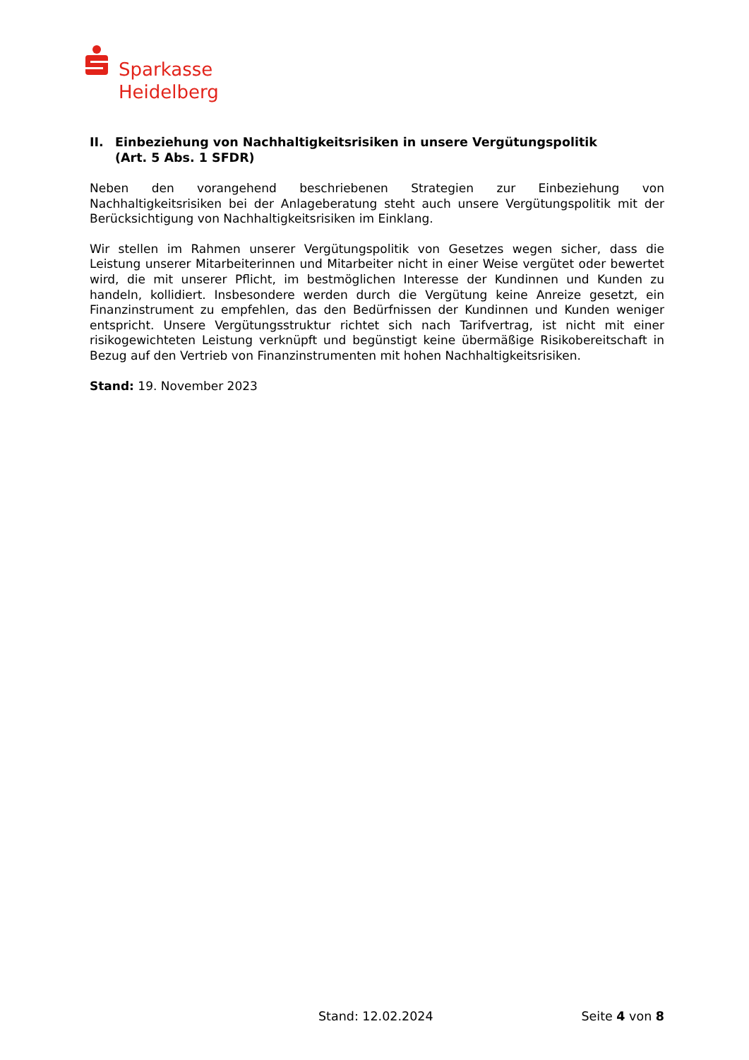Sparkasse
Heidelberg
II. Einbeziehung von Nachhaltigkeitsrisiken in unsere Vergütungspolitik
(Art. 5 Abs. 1 SFDR)
Neben den vorangehend beschriebenen Strategien zur Einbeziehung von Nachhaltigkeitsrisiken bei der Anlageberatung steht auch unsere Vergütungspolitik mit der Berücksichtigung von Nachhaltigkeitsrisiken im Einklang.
Wir stellen im Rahmen unserer Vergütungspolitik von Gesetzes wegen sicher, dass die Leistung unserer Mitarbeiterinnen und Mitarbeiter nicht in einer Weise vergütet oder bewertet wird, die mit unserer Pflicht, im bestmöglichen Interesse der Kundinnen und Kunden zu handeln, kollidiert. Insbesondere werden durch die Vergütung keine Anreize gesetzt, ein Finanzinstrument zu empfehlen, das den Bedürfnissen der Kundinnen und Kunden weniger entspricht. Unsere Vergütungsstruktur richtet sich nach Tarifvertrag, ist nicht mit einer risikogewichteten Leistung verknüpft und begünstigt keine übermäßige Risikobereitschaft in Bezug auf den Vertrieb von Finanzinstrumenten mit hohen Nachhaltigkeitsrisiken.
Stand: 19. November 2023
Stand: 12.02.2024 Seite 4 von 8